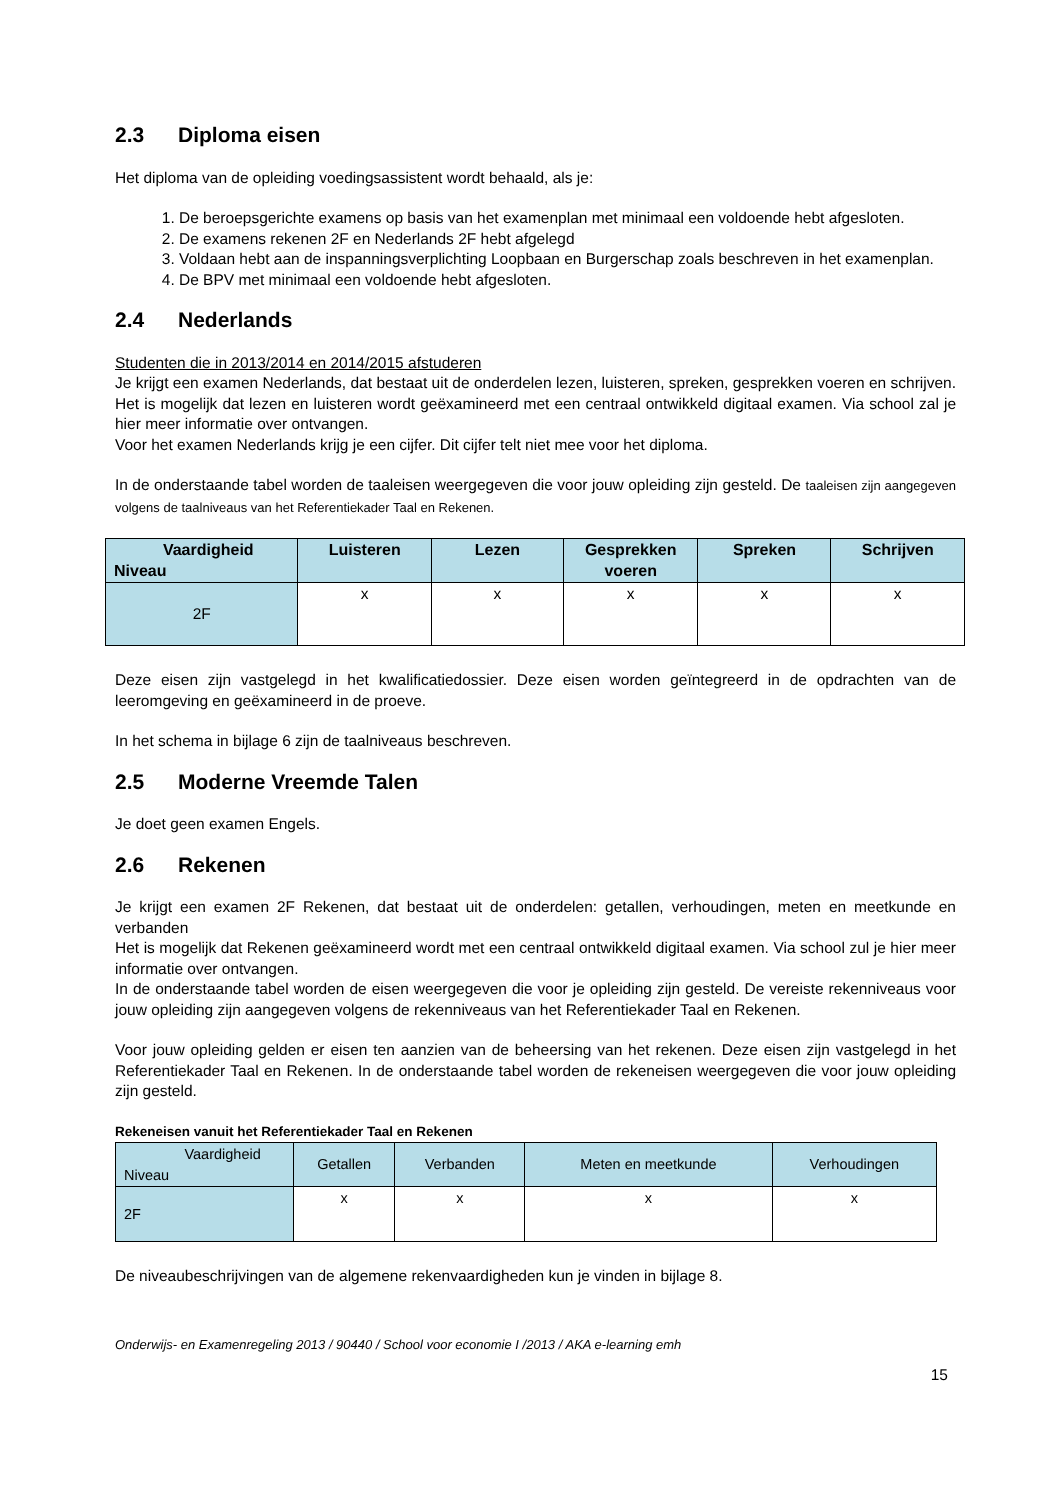2.3 Diploma eisen
Het diploma van de opleiding voedingsassistent wordt behaald, als je:
1. De beroepsgerichte examens op basis van het examenplan met minimaal een voldoende hebt afgesloten.
2. De examens rekenen 2F en Nederlands 2F hebt afgelegd
3. Voldaan hebt aan de inspanningsverplichting Loopbaan en Burgerschap zoals beschreven in het examenplan.
4. De BPV met minimaal een voldoende hebt afgesloten.
2.4 Nederlands
Studenten die in 2013/2014 en 2014/2015 afstuderen
Je krijgt een examen Nederlands, dat bestaat uit de onderdelen lezen, luisteren, spreken, gesprekken voeren en schrijven. Het is mogelijk dat lezen en luisteren wordt geëxamineerd met een centraal ontwikkeld digitaal examen. Via school zal je hier meer informatie over ontvangen.
Voor het examen Nederlands krijg je een cijfer. Dit cijfer telt niet mee voor het diploma.
In de onderstaande tabel worden de taaleisen weergegeven die voor jouw opleiding zijn gesteld. De taaleisen zijn aangegeven volgens de taalniveaus van het Referentiekader Taal en Rekenen.
| Vaardigheid Niveau | Luisteren | Lezen | Gesprekken voeren | Spreken | Schrijven |
| --- | --- | --- | --- | --- | --- |
| 2F | x | x | x | x | x |
Deze eisen zijn vastgelegd in het kwalificatiedossier. Deze eisen worden geïntegreerd in de opdrachten van de leeromgeving en geëxamineerd in de proeve.
In het schema in bijlage 6 zijn de taalniveaus beschreven.
2.5 Moderne Vreemde Talen
Je doet geen examen Engels.
2.6 Rekenen
Je krijgt een examen 2F Rekenen, dat bestaat uit de onderdelen: getallen, verhoudingen, meten en meetkunde en verbanden
Het is mogelijk dat Rekenen geëxamineerd wordt met een centraal ontwikkeld digitaal examen. Via school zul je hier meer informatie over ontvangen.
In de onderstaande tabel worden de eisen weergegeven die voor je opleiding zijn gesteld. De vereiste rekenniveaus voor jouw opleiding zijn aangegeven volgens de rekenniveaus van het Referentiekader Taal en Rekenen.
Voor jouw opleiding gelden er eisen ten aanzien van de beheersing van het rekenen. Deze eisen zijn vastgelegd in het Referentiekader Taal en Rekenen. In de onderstaande tabel worden de rekeneisen weergegeven die voor jouw opleiding zijn gesteld.
Rekeneisen vanuit het Referentiekader Taal en Rekenen
| Vaardigheid Niveau | Getallen | Verbanden | Meten en meetkunde | Verhoudingen |
| --- | --- | --- | --- | --- |
| 2F | x | x | x | x |
De niveaubeschrijvingen van de algemene rekenvaardigheden kun je vinden in bijlage 8.
Onderwijs- en Examenregeling 2013 / 90440 / School voor economie I /2013 / AKA e-learning emh
15